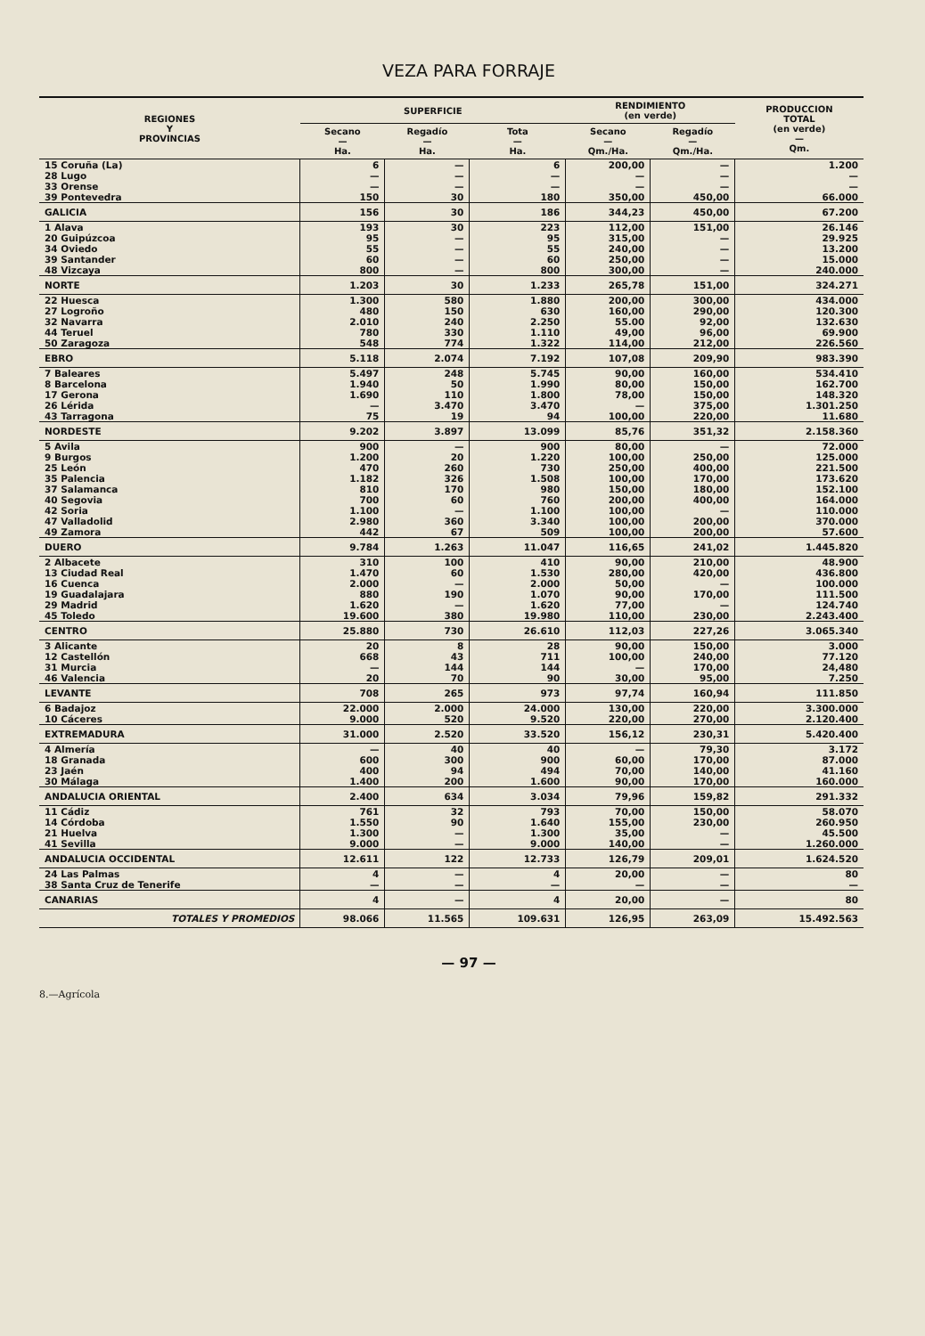VEZA PARA FORRAJE
| REGIONES Y PROVINCIAS | SUPERFICIE | | | RENDIMIENTO (en verde) | | PRODUCCION TOTAL (en verde) — Qm. |
| --- | --- | --- | --- | --- | --- | --- |
| | Secano — Ha. | Regadío — Ha. | Tota — Ha. | Secano — Qm./Ha. | Regadío — Qm./Ha. | |
| 15 Coruña (La) | 6 | — | 6 | 200,00 | — | 1.200 |
| 28 Lugo | — | — | — | — | — | — |
| 33 Orense | — | — | — | — | — | — |
| 39 Pontevedra | 150 | 30 | 180 | 350,00 | 450,00 | 66.000 |
| GALICIA | 156 | 30 | 186 | 344,23 | 450,00 | 67.200 |
| 1 Alava | 193 | 30 | 223 | 112,00 | 151,00 | 26.146 |
| 20 Guipúzcoa | 95 | — | 95 | 315,00 | — | 29.925 |
| 34 Oviedo | 55 | — | 55 | 240,00 | — | 13.200 |
| 39 Santander | 60 | — | 60 | 250,00 | — | 15.000 |
| 48 Vizcaya | 800 | — | 800 | 300,00 | — | 240.000 |
| NORTE | 1.203 | 30 | 1.233 | 265,78 | 151,00 | 324.271 |
| 22 Huesca | 1.300 | 580 | 1.880 | 200,00 | 300,00 | 434.000 |
| 27 Logroño | 480 | 150 | 630 | 160,00 | 290,00 | 120.300 |
| 32 Navarra | 2.010 | 240 | 2.250 | 55.00 | 92,00 | 132.630 |
| 44 Teruel | 780 | 330 | 1.110 | 49,00 | 96,00 | 69.900 |
| 50 Zaragoza | 548 | 774 | 1.322 | 114,00 | 212,00 | 226.560 |
| EBRO | 5.118 | 2.074 | 7.192 | 107,08 | 209,90 | 983.390 |
| 7 Baleares | 5.497 | 248 | 5.745 | 90,00 | 160,00 | 534.410 |
| 8 Barcelona | 1.940 | 50 | 1.990 | 80,00 | 150,00 | 162.700 |
| 17 Gerona | 1.690 | 110 | 1.800 | 78,00 | 150,00 | 148.320 |
| 26 Lérida | — | 3.470 | 3.470 | — | 375,00 | 1.301.250 |
| 43 Tarragona | 75 | 19 | 94 | 100,00 | 220,00 | 11.680 |
| NORDESTE | 9.202 | 3.897 | 13.099 | 85,76 | 351,32 | 2.158.360 |
| 5 Avila | 900 | — | 900 | 80,00 | — | 72.000 |
| 9 Burgos | 1.200 | 20 | 1.220 | 100,00 | 250,00 | 125.000 |
| 25 León | 470 | 260 | 730 | 250,00 | 400,00 | 221.500 |
| 35 Palencia | 1.182 | 326 | 1.508 | 100,00 | 170,00 | 173.620 |
| 37 Salamanca | 810 | 170 | 980 | 150,00 | 180,00 | 152.100 |
| 40 Segovia | 700 | 60 | 760 | 200,00 | 400,00 | 164.000 |
| 42 Soria | 1.100 | — | 1.100 | 100,00 | — | 110.000 |
| 47 Valladolid | 2.980 | 360 | 3.340 | 100,00 | 200,00 | 370.000 |
| 49 Zamora | 442 | 67 | 509 | 100,00 | 200,00 | 57.600 |
| DUERO | 9.784 | 1.263 | 11.047 | 116,65 | 241,02 | 1.445.820 |
| 2 Albacete | 310 | 100 | 410 | 90,00 | 210,00 | 48.900 |
| 13 Ciudad Real | 1.470 | 60 | 1.530 | 280,00 | 420,00 | 436.800 |
| 16 Cuenca | 2.000 | — | 2.000 | 50,00 | — | 100.000 |
| 19 Guadalajara | 880 | 190 | 1.070 | 90,00 | 170,00 | 111.500 |
| 29 Madrid | 1.620 | — | 1.620 | 77,00 | — | 124.740 |
| 45 Toledo | 19.600 | 380 | 19.980 | 110,00 | 230,00 | 2.243.400 |
| CENTRO | 25.880 | 730 | 26.610 | 112,03 | 227,26 | 3.065.340 |
| 3 Alicante | 20 | 8 | 28 | 90,00 | 150,00 | 3.000 |
| 12 Castellón | 668 | 43 | 711 | 100,00 | 240,00 | 77.120 |
| 31 Murcia | — | 144 | 144 | — | 170,00 | 24,480 |
| 46 Valencia | 20 | 70 | 90 | 30,00 | 95,00 | 7.250 |
| LEVANTE | 708 | 265 | 973 | 97,74 | 160,94 | 111.850 |
| 6 Badajoz | 22.000 | 2.000 | 24.000 | 130,00 | 220,00 | 3.300.000 |
| 10 Cáceres | 9.000 | 520 | 9.520 | 220,00 | 270,00 | 2.120.400 |
| EXTREMADURA | 31.000 | 2.520 | 33.520 | 156,12 | 230,31 | 5.420.400 |
| 4 Almería | — | 40 | 40 | — | 79,30 | 3.172 |
| 18 Granada | 600 | 300 | 900 | 60,00 | 170,00 | 87.000 |
| 23 Jaén | 400 | 94 | 494 | 70,00 | 140,00 | 41.160 |
| 30 Málaga | 1.400 | 200 | 1.600 | 90,00 | 170,00 | 160.000 |
| ANDALUCIA ORIENTAL | 2.400 | 634 | 3.034 | 79,96 | 159,82 | 291.332 |
| 11 Cádiz | 761 | 32 | 793 | 70,00 | 150,00 | 58.070 |
| 14 Córdoba | 1.550 | 90 | 1.640 | 155,00 | 230,00 | 260.950 |
| 21 Huelva | 1.300 | — | 1.300 | 35,00 | — | 45.500 |
| 41 Sevilla | 9.000 | — | 9.000 | 140,00 | — | 1.260.000 |
| ANDALUCIA OCCIDENTAL | 12.611 | 122 | 12.733 | 126,79 | 209,01 | 1.624.520 |
| 24 Las Palmas | 4 | — | 4 | 20,00 | — | 80 |
| 38 Santa Cruz de Tenerife | — | — | — | — | — | — |
| CANARIAS | 4 | — | 4 | 20,00 | — | 80 |
| TOTALES Y PROMEDIOS | 98.066 | 11.565 | 109.631 | 126,95 | 263,09 | 15.492.563 |
— 97 —
8.—Agrícola